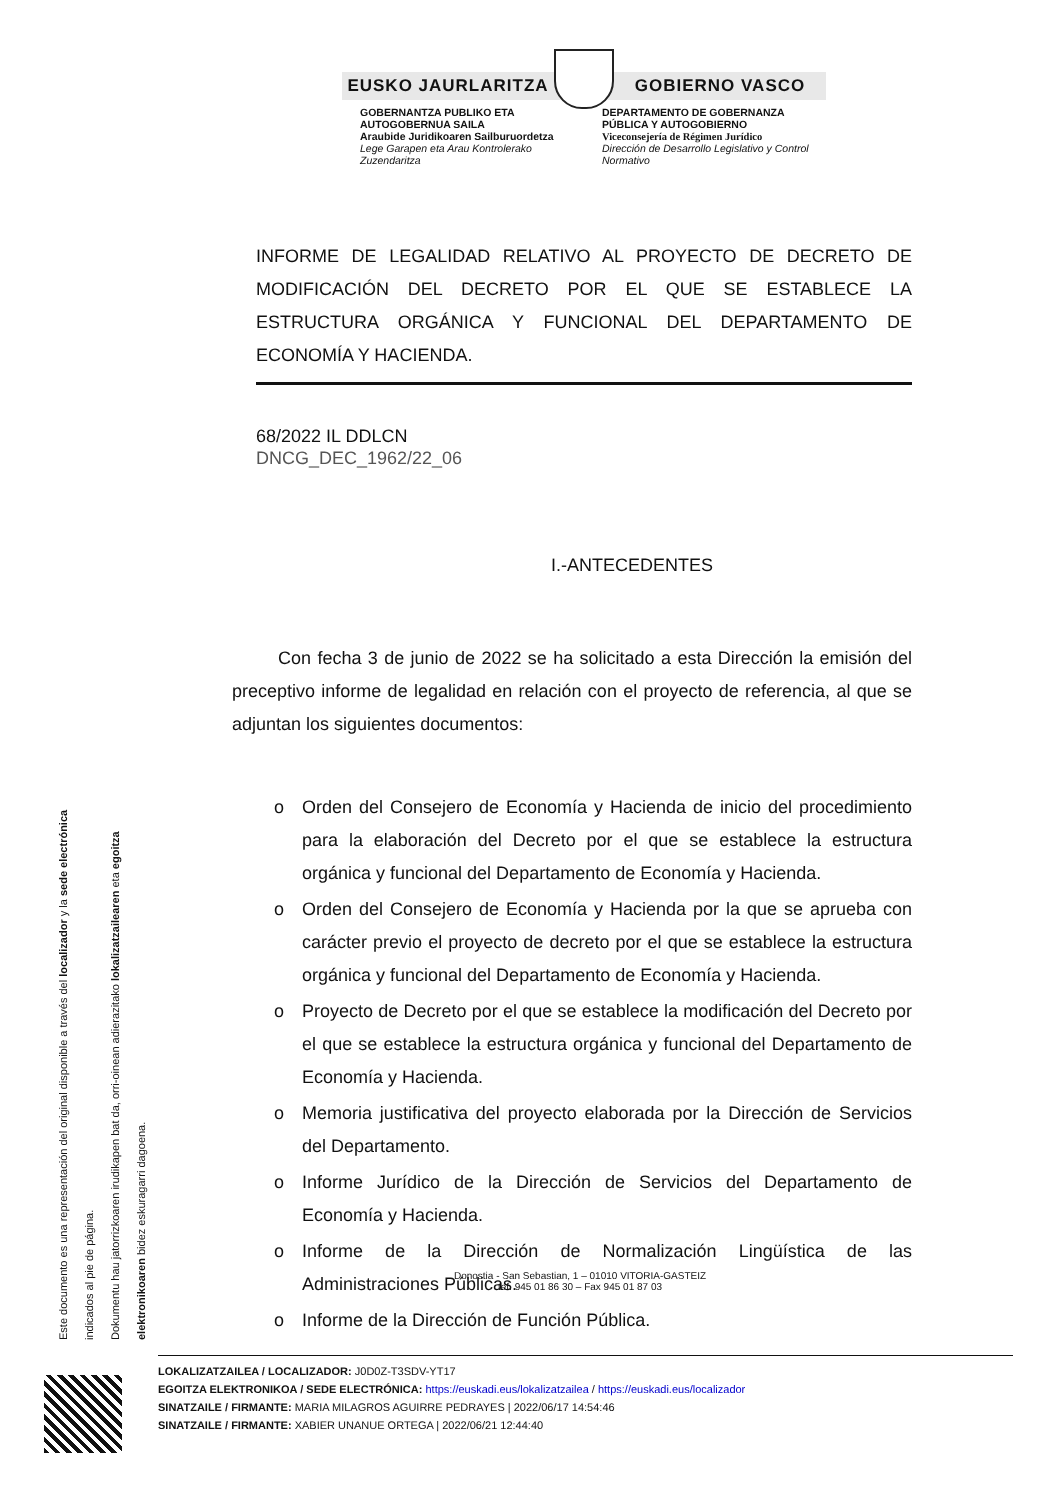EUSKO JAURLARITZA GOBIERNO VASCO
GOBERNANTZA PUBLIKO ETA AUTOGOBERNUA SAILA
Araubide Juridikoaren Sailburuordetza
Lege Garapen eta Arau Kontrolerako Zuzendaritza
DEPARTAMENTO DE GOBERNANZA PÚBLICA Y AUTOGOBIERNO
Viceconsejería de Régimen Jurídico
Dirección de Desarrollo Legislativo y Control Normativo
INFORME DE LEGALIDAD RELATIVO AL PROYECTO DE DECRETO DE MODIFICACIÓN DEL DECRETO POR EL QUE SE ESTABLECE LA ESTRUCTURA ORGÁNICA Y FUNCIONAL DEL DEPARTAMENTO DE ECONOMÍA Y HACIENDA.
68/2022 IL DDLCN
DNCG_DEC_1962/22_06
I.-ANTECEDENTES
Con fecha 3 de junio de 2022 se ha solicitado a esta Dirección la emisión del preceptivo informe de legalidad en relación con el proyecto de referencia, al que se adjuntan los siguientes documentos:
o Orden del Consejero de Economía y Hacienda de inicio del procedimiento para la elaboración del Decreto por el que se establece la estructura orgánica y funcional del Departamento de Economía y Hacienda.
o Orden del Consejero de Economía y Hacienda por la que se aprueba con carácter previo el proyecto de decreto por el que se establece la estructura orgánica y funcional del Departamento de Economía y Hacienda.
o Proyecto de Decreto por el que se establece la modificación del Decreto por el que se establece la estructura orgánica y funcional del Departamento de Economía y Hacienda.
o Memoria justificativa del proyecto elaborada por la Dirección de Servicios del Departamento.
o Informe Jurídico de la Dirección de Servicios del Departamento de Economía y Hacienda.
o Informe de la Dirección de Normalización Lingüística de las Administraciones Públicas.
o Informe de la Dirección de Función Pública.
Donostia - San Sebastian, 1 – 01010 VITORIA-GASTEIZ
tef. 945 01 86 30 – Fax 945 01 87 03
Este documento es una representación del original disponible a través del localizador y la sede electrónica indicados al pie de página.
Dokumentu hau jatorrizkoaren irudikapen bat da, orri-oinean adierazitako lokalizatzailearen eta egoitza elektronikoaren bidez eskuragarri dagoena.
LOKALIZATZAILEA / LOCALIZADOR: J0D0Z-T3SDV-YT17
EGOITZA ELEKTRONIKOA / SEDE ELECTRÓNICA: https://euskadi.eus/lokalizatzailea / https://euskadi.eus/localizador
SINATZAILE / FIRMANTE: MARIA MILAGROS AGUIRRE PEDRAYES | 2022/06/17 14:54:46
SINATZAILE / FIRMANTE: XABIER UNANUE ORTEGA | 2022/06/21 12:44:40